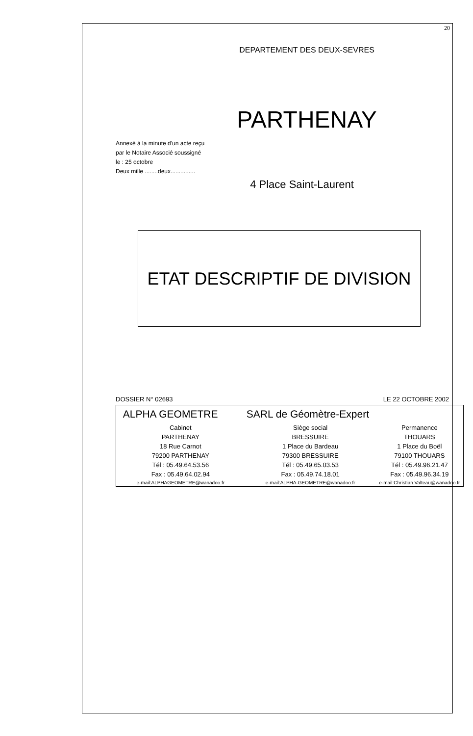20
DEPARTEMENT DES DEUX-SEVRES
PARTHENAY
Annexé à la minute d'un acte reçu
par le Notaire Associé soussigné
le : 25 octobre
Deux mille ........deux...............
4 Place Saint-Laurent
ETAT DESCRIPTIF DE DIVISION
DOSSIER N° 02693 LE 22 OCTOBRE 2002
| ALPHA GEOMETRE SARL de Géomètre-Expert | | |
| --- | --- | --- |
| Cabinet | Siège social | Permanence |
| PARTHENAY | BRESSUIRE | THOUARS |
| 18 Rue Carnot | 1 Place du Bardeau | 1 Place du Boël |
| 79200 PARTHENAY | 79300 BRESSUIRE | 79100 THOUARS |
| Tél : 05.49.64.53.56 | Tél : 05.49.65.03.53 | Tél : 05.49.96.21.47 |
| Fax : 05.49.64.02.94 | Fax : 05.49.74.18.01 | Fax : 05.49.96.34.19 |
| e-mail:ALPHAGEOMETRE@wanadoo.fr | e-mail:ALPHA-GEOMETRE@wanadoo.fr | e-mail:Christian.Valteau@wanadoo.fr |